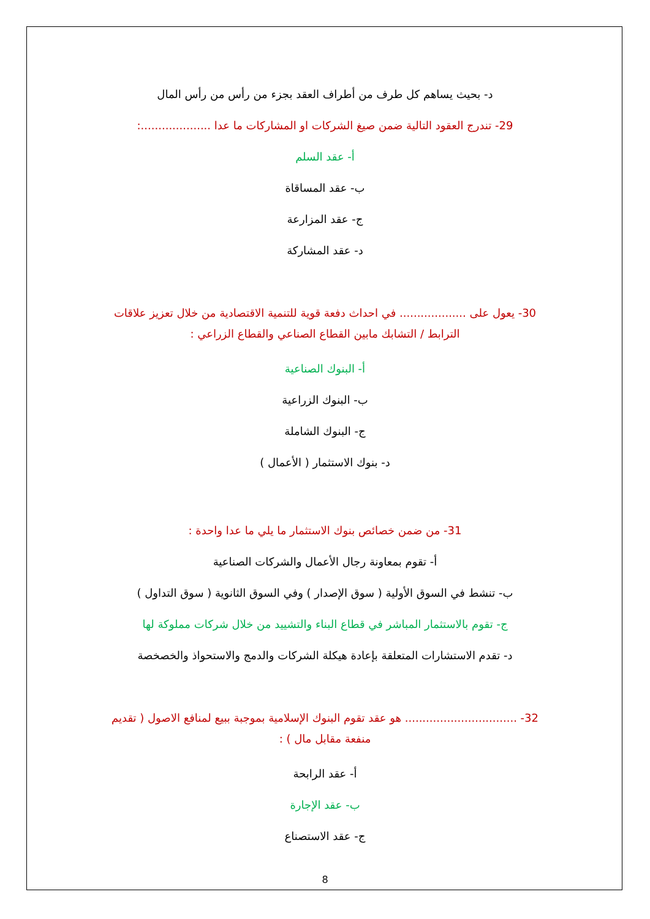د- بحيث يساهم كل طرف من أطراف العقد بجزء من رأس من رأس المال
29- تندرج العقود التالية ضمن صيغ الشركات او المشاركات ما عدا ....................:
أ- عقد السلم
ب- عقد المساقاة
ج- عقد المزارعة
د- عقد المشاركة
30- يعول على ................... في احداث دفعة قوية للتنمية الاقتصادية من خلال تعزيز علاقات الترابط / التشابك مابين القطاع الصناعي والقطاع الزراعي :
أ- البنوك الصناعية
ب- البنوك الزراعية
ج- البنوك الشاملة
د- بنوك الاستثمار ( الأعمال )
31- من ضمن خصائص بنوك الاستثمار ما يلي ما عدا واحدة :
أ- تقوم بمعاونة رجال الأعمال والشركات الصناعية
ب- تنشط في السوق الأولية ( سوق الإصدار ) وفي السوق الثانوية ( سوق التداول )
ج- تقوم بالاستثمار المباشر في قطاع البناء والتشييد من خلال شركات مملوكة لها
د- تقدم الاستشارات المتعلقة بإعادة هيكلة الشركات والدمج والاستحواذ والخصخصة
32- ................................ هو عقد تقوم البنوك الإسلامية بموجبة ببيع لمنافع الاصول ( تقديم منفعة مقابل مال ) :
أ- عقد الرابحة
ب- عقد الإجارة
ج- عقد الاستصناع
8